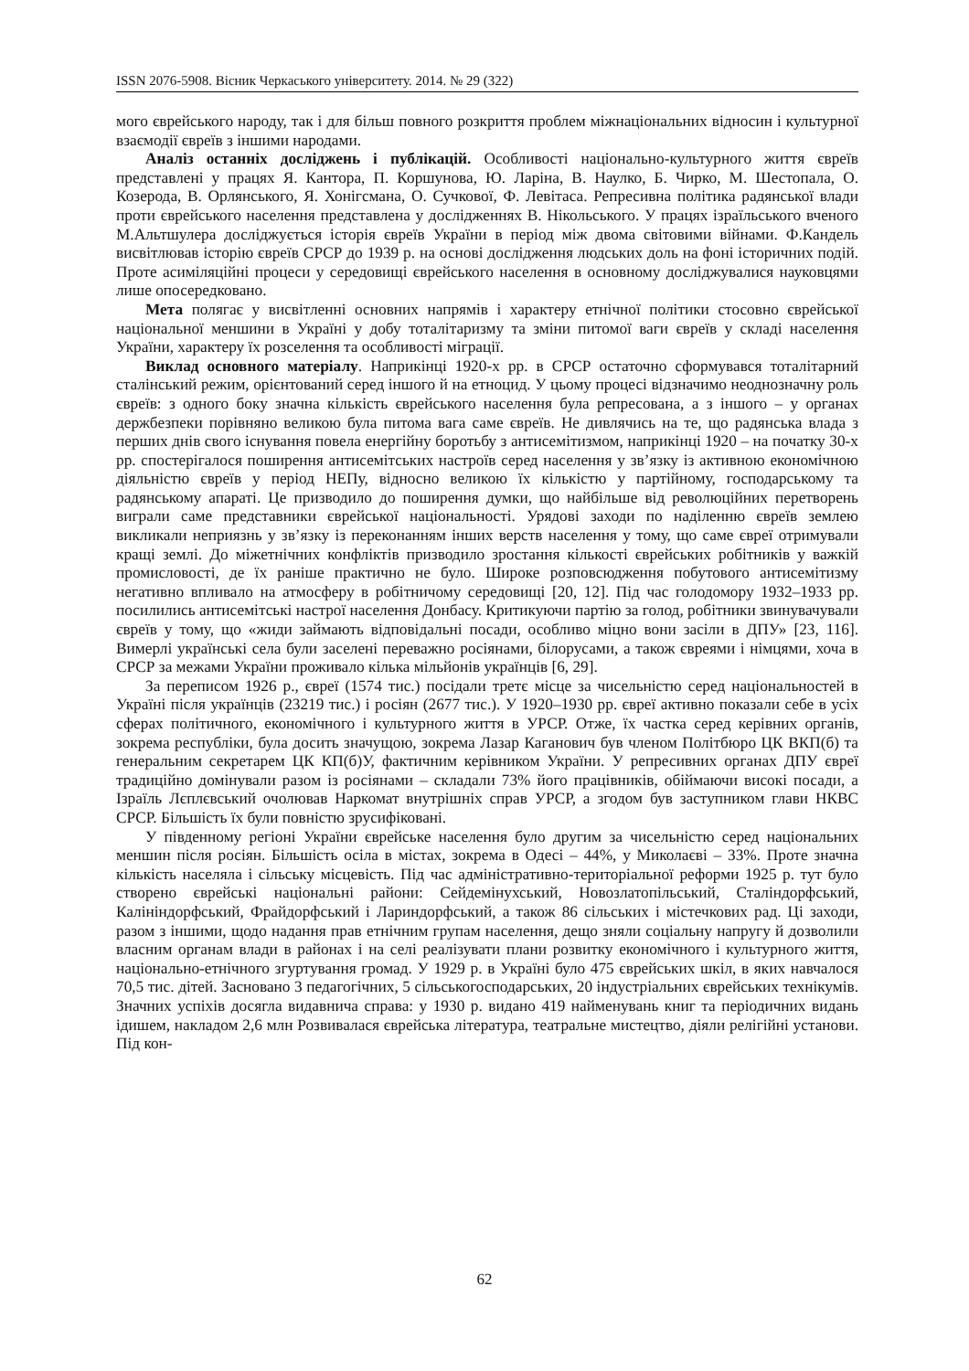ISSN 2076-5908. Вісник Черкаського університету. 2014. № 29 (322)
мого єврейського народу, так і для більш повного розкриття проблем міжнаціональних відносин і культурної взаємодії євреїв з іншими народами.
Аналіз останніх досліджень і публікацій. Особливості національно-культурного життя євреїв представлені у працях Я. Кантора, П. Коршунова, Ю. Ларіна, В. Наулко, Б. Чирко, М. Шестопала, О. Козерода, В. Орлянського, Я. Хонігсмана, О. Сучкової, Ф. Левітаса. Репресивна політика радянської влади проти єврейського населення представлена у дослідженнях В. Нікольського. У працях ізраїльського вченого М.Альтшулера досліджується історія євреїв України в період між двома світовими війнами. Ф.Кандель висвітлював історію євреїв СРСР до 1939 р. на основі дослідження людських доль на фоні історичних подій. Проте асиміляційні процеси у середовищі єврейського населення в основному досліджувалися науковцями лише опосередковано.
Мета полягає у висвітленні основних напрямів і характеру етнічної політики стосовно єврейської національної меншини в Україні у добу тоталітаризму та зміни питомої ваги євреїв у складі населення України, характеру їх розселення та особливості міграції.
Виклад основного матеріалу. Наприкінці 1920-х рр. в СРСР остаточно сформувався тоталітарний сталінський режим, орієнтований серед іншого й на етноцид. У цьому процесі відзначимо неоднозначну роль євреїв: з одного боку значна кількість єврейського населення була репресована, а з іншого – у органах держбезпеки порівняно великою була питома вага саме євреїв. Не дивлячись на те, що радянська влада з перших днів свого існування повела енергійну боротьбу з антисемітизмом, наприкінці 1920 – на початку 30-х рр. спостерігалося поширення антисемітських настроїв серед населення у зв’язку із активною економічною діяльністю євреїв у період НЕПу, відносно великою їх кількістю у партійному, господарському та радянському апараті. Це призводило до поширення думки, що найбільше від революційних перетворень виграли саме представники єврейської національності. Урядові заходи по наділенню євреїв землею викликали неприязнь у зв’язку із переконанням інших верств населення у тому, що саме євреї отримували кращі землі. До міжетнічних конфліктів призводило зростання кількості єврейських робітників у важкій промисловості, де їх раніше практично не було. Широке розповсюдження побутового антисемітизму негативно впливало на атмосферу в робітничому середовищі [20, 12]. Під час голодомору 1932–1933 рр. посилились антисемітські настрої населення Донбасу. Критикуючи партію за голод, робітники звинувачували євреїв у тому, що «жиди займають відповідальні посади, особливо міцно вони засіли в ДПУ» [23, 116]. Вимерлі українські села були заселені переважно росіянами, білорусами, а також євреями і німцями, хоча в СРСР за межами України проживало кілька мільйонів українців [6, 29].
За переписом 1926 р., євреї (1574 тис.) посідали третє місце за чисельністю серед національностей в Україні після українців (23219 тис.) і росіян (2677 тис.). У 1920–1930 рр. євреї активно показали себе в усіх сферах політичного, економічного і культурного життя в УРСР. Отже, їх частка серед керівних органів, зокрема республіки, була досить значущою, зокрема Лазар Каганович був членом Політбюро ЦК ВКП(б) та генеральним секретарем ЦК КП(б)У, фактичним керівником України. У репресивних органах ДПУ євреї традиційно домінували разом із росіянами – складали 73% його працівників, обіймаючи високі посади, а Ізраїль Лєплєвський очолював Наркомат внутрішніх справ УРСР, а згодом був заступником глави НКВС СРСР. Більшість їх були повністю зрусифіковані.
У південному регіоні України єврейське населення було другим за чисельністю серед національних меншин після росіян. Більшість осіла в містах, зокрема в Одесі – 44%, у Миколаєві – 33%. Проте значна кількість населяла і сільську місцевість. Під час адміністративно-територіальної реформи 1925 р. тут було створено єврейські національні райони: Сейдемінухський, Новозлатопільський, Сталіндорфський, Калініндорфський, Фрайдорфський і Лариндорфський, а також 86 сільських і містечкових рад. Ці заходи, разом з іншими, щодо надання прав етнічним групам населення, дещо зняли соціальну напругу й дозволили власним органам влади в районах і на селі реалізувати плани розвитку економічного і культурного життя, національно-етнічного згуртування громад. У 1929 р. в Україні було 475 єврейських шкіл, в яких навчалося 70,5 тис. дітей. Засновано 3 педагогічних, 5 сільськогосподарських, 20 індустріальних єврейських технікумів. Значних успіхів досягла видавнича справа: у 1930 р. видано 419 найменувань книг та періодичних видань ідишем, накладом 2,6 млн Розвивалася єврейська література, театральне мистецтво, діяли релігійні установи. Під кон-
62